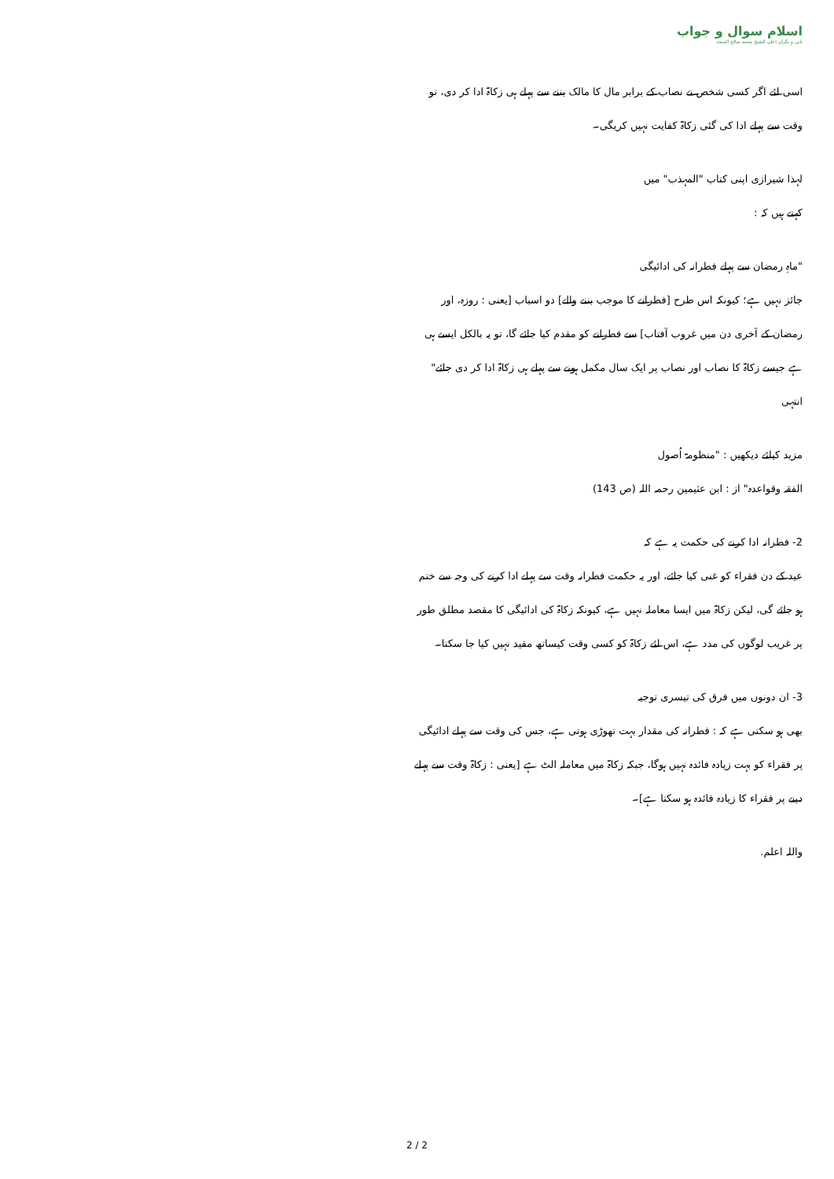اسلام سوال و جواب
بانی و نگران اعلی الشیخ محمد صالح المنجد
اسی لئے اگر کسی شخص نے نصاب کے برابر مال کا مالک بننے سے پہلے ہی زکاۃ ادا کر دی، تو وقت سے پہلے ادا کی گئی زکاۃ کفایت نہیں کریگی۔
لہذا شیرازی اپنی کتاب "المہذب" میں
کہتے ہیں کہ :
"ماہِ رمضان سے پہلے فطرانہ کی ادائیگی
جائز نہیں ہے؛ کیونکہ اس طرح [فطرانے کا موجب بننے والے] دو اسباب [یعنی : روزہ، اور رمضان کے آخری دن میں غروب آفتاب] سے فطرانے کو مقدم کیا جائے گا، تو یہ بالکل ایسے ہی ہے جیسے زکاۃ کا نصاب اور نصاب پر ایک سال مکمل ہونے سے پہلے ہی زکاۃ ادا کر دی جائے" انتہی
مزید کیلئے دیکھیں : "منظومۃ اُصول
الفقہ وقواعدہ" از : ابن عثیمین رحمہ اللہ (ص 143)
2- فطرانہ ادا کرنے کی حکمت یہ ہے کہ
عید کے دن فقراء کو غنی کیا جائے، اور یہ حکمت فطرانہ وقت سے پہلے ادا کرنے کی وجہ سے ختم ہو جائے گی، لیکن زکاۃ میں ایسا معاملہ نہیں ہے، کیونکہ زکاۃ کی ادائیگی کا مقصد مطلق طور پر غریب لوگوں کی مدد ہے، اس لئے زکاۃ کو کسی وقت کیساتھ مقید نہیں کیا جا سکتا۔
3- ان دونوں میں فرق کی تیسری توجیہ
بھی ہو سکتی ہے کہ : فطرانہ کی مقدار بہت تھوڑی ہوتی ہے، جس کی وقت سے پہلے ادائیگی پر فقراء کو بہت زیادہ فائدہ نہیں ہوگا، جبکہ زکاۃ میں معاملہ الٹ ہے [یعنی : زکاۃ وقت سے پہلے دینے پر فقراء کا زیادہ فائدہ ہو سکتا ہے]۔
واللہ اعلم.
2 / 2